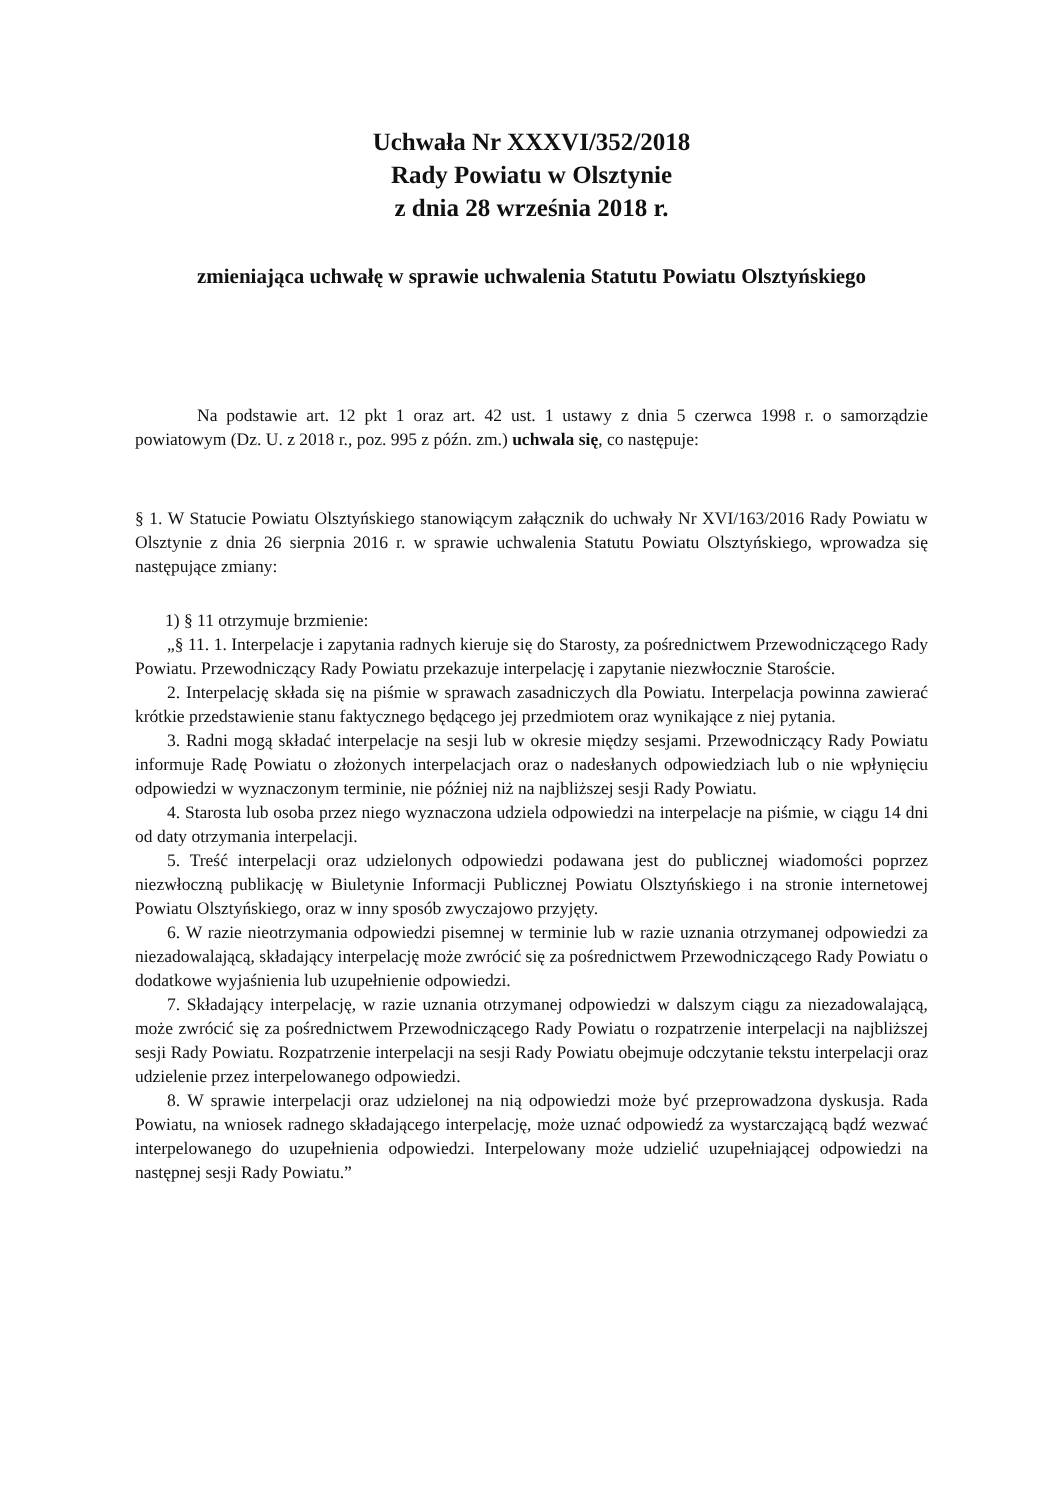Uchwała Nr XXXVI/352/2018
Rady Powiatu w Olsztynie
z dnia 28 września 2018 r.
zmieniająca uchwałę w sprawie uchwalenia Statutu Powiatu Olsztyńskiego
Na podstawie art. 12 pkt 1 oraz art. 42 ust. 1 ustawy z dnia 5 czerwca 1998 r. o samorządzie powiatowym (Dz. U. z 2018 r., poz. 995 z późn. zm.) uchwala się, co następuje:
§ 1. W Statucie Powiatu Olsztyńskiego stanowiącym załącznik do uchwały Nr XVI/163/2016 Rady Powiatu w Olsztynie z dnia 26 sierpnia 2016 r. w sprawie uchwalenia Statutu Powiatu Olsztyńskiego, wprowadza się następujące zmiany:
1) § 11 otrzymuje brzmienie:
„§ 11. 1. Interpelacje i zapytania radnych kieruje się do Starosty, za pośrednictwem Przewodniczącego Rady Powiatu. Przewodniczący Rady Powiatu przekazuje interpelację i zapytanie niezwłocznie Staroście.
2. Interpelację składa się na piśmie w sprawach zasadniczych dla Powiatu. Interpelacja powinna zawierać krótkie przedstawienie stanu faktycznego będącego jej przedmiotem oraz wynikające z niej pytania.
3. Radni mogą składać interpelacje na sesji lub w okresie między sesjami. Przewodniczący Rady Powiatu informuje Radę Powiatu o złożonych interpelacjach oraz o nadesłanych odpowiedziach lub o nie wpłynięciu odpowiedzi w wyznaczonym terminie, nie później niż na najbliższej sesji Rady Powiatu.
4. Starosta lub osoba przez niego wyznaczona udziela odpowiedzi na interpelacje na piśmie, w ciągu 14 dni od daty otrzymania interpelacji.
5. Treść interpelacji oraz udzielonych odpowiedzi podawana jest do publicznej wiadomości poprzez niezwłoczną publikację w Biuletynie Informacji Publicznej Powiatu Olsztyńskiego i na stronie internetowej Powiatu Olsztyńskiego, oraz w inny sposób zwyczajowo przyjęty.
6. W razie nieotrzymania odpowiedzi pisemnej w terminie lub w razie uznania otrzymanej odpowiedzi za niezadowalającą, składający interpelację może zwrócić się za pośrednictwem Przewodniczącego Rady Powiatu o dodatkowe wyjaśnienia lub uzupełnienie odpowiedzi.
7. Składający interpelację, w razie uznania otrzymanej odpowiedzi w dalszym ciągu za niezadowalającą, może zwrócić się za pośrednictwem Przewodniczącego Rady Powiatu o rozpatrzenie interpelacji na najbliższej sesji Rady Powiatu. Rozpatrzenie interpelacji na sesji Rady Powiatu obejmuje odczytanie tekstu interpelacji oraz udzielenie przez interpelowanego odpowiedzi.
8. W sprawie interpelacji oraz udzielonej na nią odpowiedzi może być przeprowadzona dyskusja. Rada Powiatu, na wniosek radnego składającego interpelację, może uznać odpowiedź za wystarczającą bądź wezwać interpelowanego do uzupełnienia odpowiedzi. Interpelowany może udzielić uzupełniającej odpowiedzi na następnej sesji Rady Powiatu.”